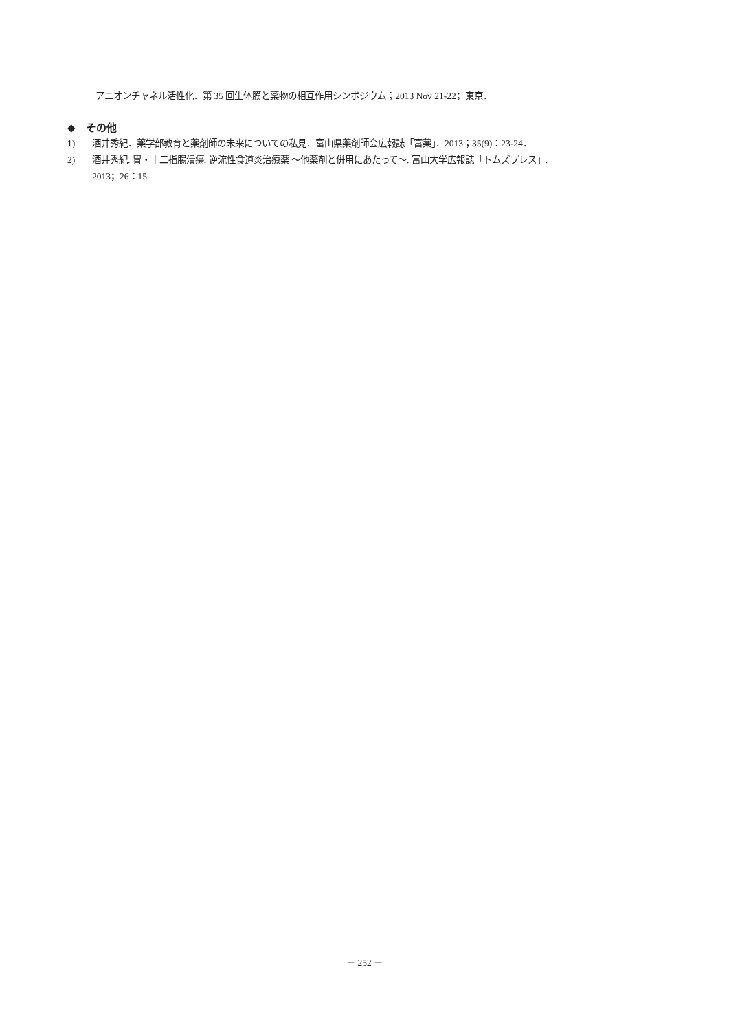アニオンチャネル活性化．第 35 回生体膜と薬物の相互作用シンポジウム；2013 Nov 21-22；東京．
◆　その他
1) 酒井秀紀．薬学部教育と薬剤師の未来についての私見．富山県薬剤師会広報誌「富薬」．2013；35(9)：23-24．
2) 酒井秀紀. 胃・十二指腸潰瘍, 逆流性食道炎治療薬 ～他薬剤と併用にあたって～. 富山大学広報誌「トムズプレス」.
2013；26：15.
－ 252 －